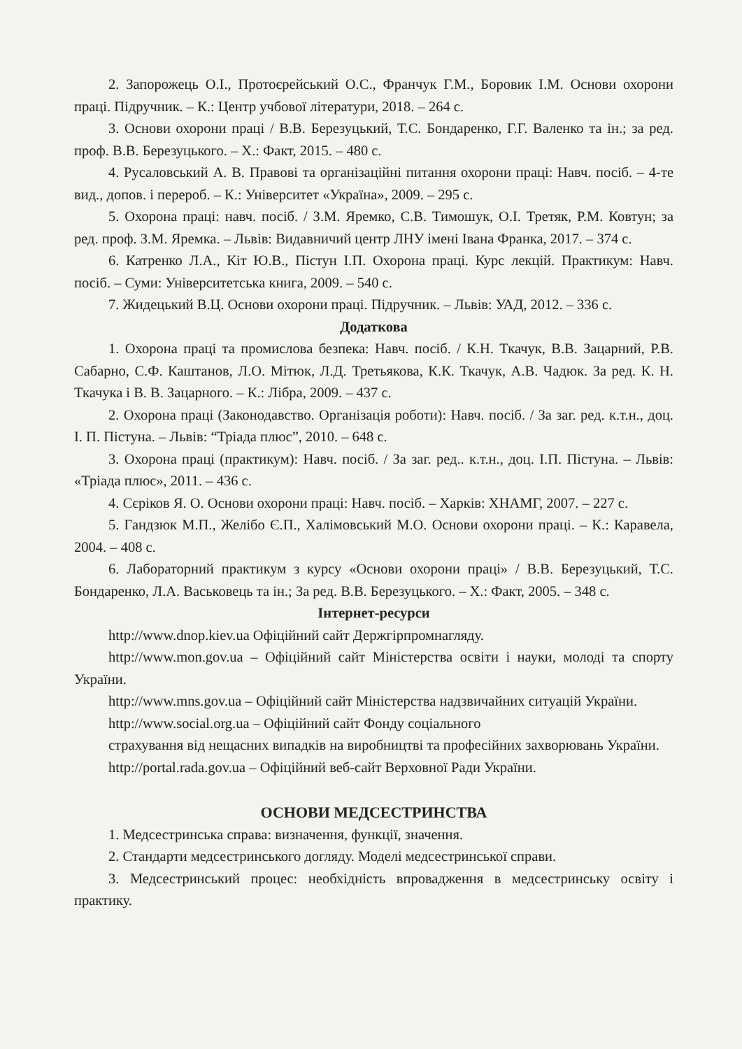2. Запорожець О.І., Протоєрейський О.С., Франчук Г.М., Боровик І.М. Основи охорони праці. Підручник. – К.: Центр учбової літератури, 2018. – 264 с.
3. Основи охорони праці / В.В. Березуцький, Т.С. Бондаренко, Г.Г. Валенко та ін.; за ред. проф. В.В. Березуцького. – Х.: Факт, 2015. – 480 с.
4. Русаловський А. В. Правові та організаційні питання охорони праці: Навч. посіб. – 4-те вид., допов. і перероб. – К.: Університет «Україна», 2009. – 295 с.
5. Охорона праці: навч. посіб. / З.М. Яремко, С.В. Тимошук, О.І. Третяк, Р.М. Ковтун; за ред. проф. З.М. Яремка. – Львів: Видавничий центр ЛНУ імені Івана Франка, 2017. – 374 с.
6. Катренко Л.А., Кіт Ю.В., Пістун І.П. Охорона праці. Курс лекцій. Практикум: Навч. посіб. – Суми: Університетська книга, 2009. – 540 с.
7. Жидецький В.Ц. Основи охорони праці. Підручник. – Львів: УАД, 2012. – 336 с.
Додаткова
1. Охорона праці та промислова безпека: Навч. посіб. / К.Н. Ткачук, В.В. Зацарний, Р.В. Сабарно, С.Ф. Каштанов, Л.О. Мітюк, Л.Д. Третьякова, К.К. Ткачук, А.В. Чадюк. За ред. К. Н. Ткачука і В. В. Зацарного. – К.: Лібра, 2009. – 437 с.
2. Охорона праці (Законодавство. Організація роботи): Навч. посіб. / За заг. ред. к.т.н., доц. І. П. Пістуна. – Львів: “Тріада плюс”, 2010. – 648 с.
3. Охорона праці (практикум): Навч. посіб. / За заг. ред.. к.т.н., доц. І.П. Пістуна. – Львів: «Тріада плюс», 2011. – 436 с.
4. Сєріков Я. О. Основи охорони праці: Навч. посіб. – Харків: ХНАМГ, 2007. – 227 с.
5. Гандзюк М.П., Желібо Є.П., Халімовський М.О. Основи охорони праці. – К.: Каравела, 2004. – 408 с.
6. Лабораторний практикум з курсу «Основи охорони праці» / В.В. Березуцький, Т.С. Бондаренко, Л.А. Васьковець та ін.; За ред. В.В. Березуцького. – Х.: Факт, 2005. – 348 с.
Інтернет-ресурси
http://www.dnop.kiev.ua Офіційний сайт Держгірпромнагляду.
http://www.mon.gov.ua – Офіційний сайт Міністерства освіти і науки, молоді та спорту України.
http://www.mns.gov.ua – Офіційний сайт Міністерства надзвичайних ситуацій України.
http://www.social.org.ua – Офіційний сайт Фонду соціального
страхування від нещасних випадків на виробництві та професійних захворювань України.
http://portal.rada.gov.ua – Офіційний веб-сайт Верховної Ради України.
ОСНОВИ МЕДСЕСТРИНСТВА
1. Медсестринська справа: визначення, функції, значення.
2. Стандарти медсестринського догляду. Моделі медсестринської справи.
3. Медсестринський процес: необхідність впровадження в медсестринську освіту і практику.